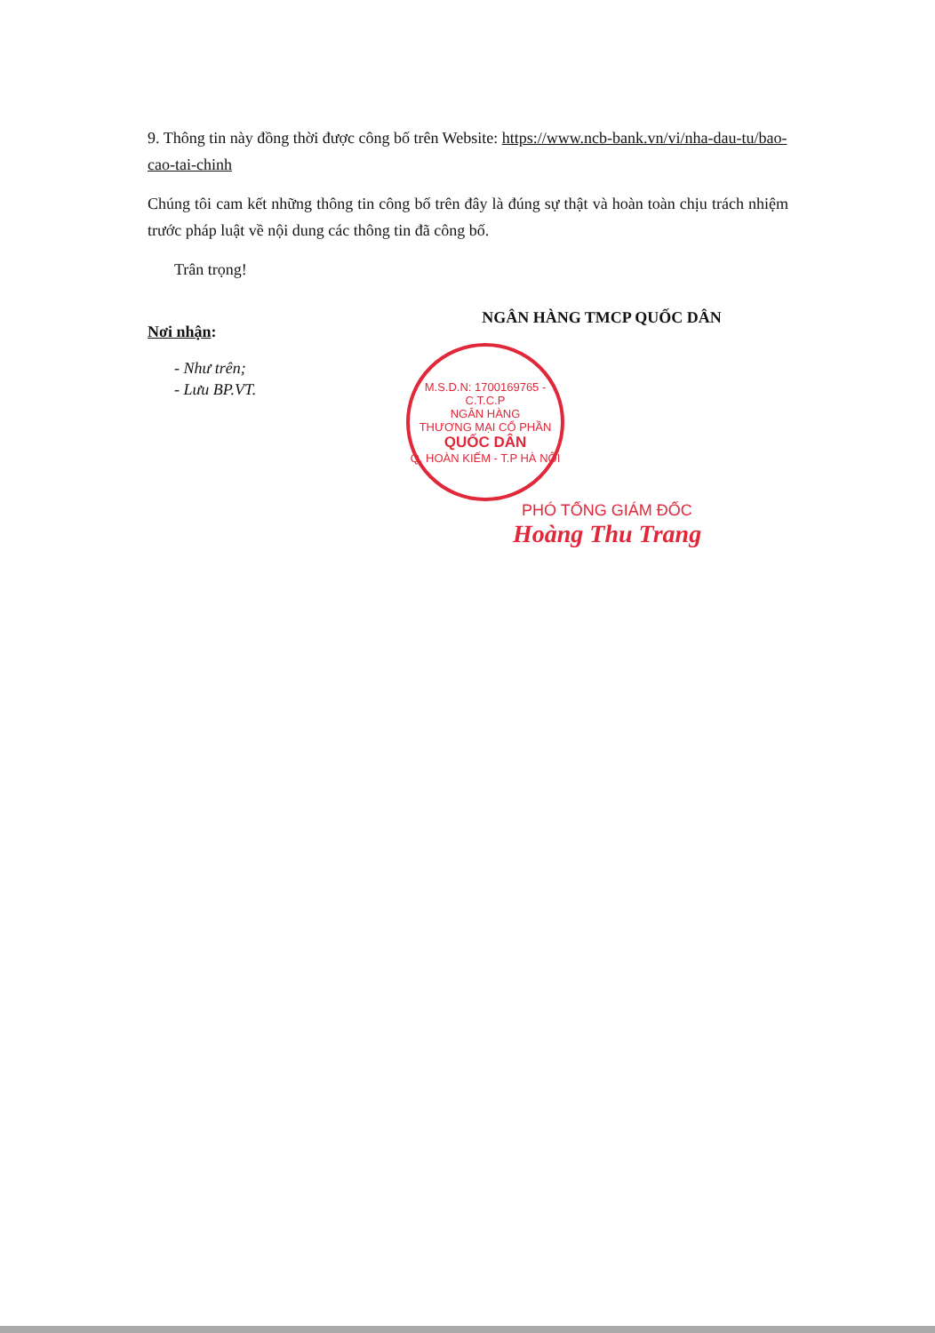9. Thông tin này đồng thời được công bố trên Website: https://www.ncb-bank.vn/vi/nha-dau-tu/bao-cao-tai-chinh
Chúng tôi cam kết những thông tin công bố trên đây là đúng sự thật và hoàn toàn chịu trách nhiệm trước pháp luật về nội dung các thông tin đã công bố.
Trân trọng!
Nơi nhận:
- Như trên;
- Lưu BP.VT.
NGÂN HÀNG TMCP QUỐC DÂN
M.S.D.N: 1700169765 - C.T.C.P
NGÂN HÀNG
THƯƠNG MẠI CỔ PHẦN
QUỐC DÂN
Q. HOÀN KIẾM - T.P HÀ NỘI
PHÓ TỔNG GIÁM ĐỐC
Hoàng Thu Trang